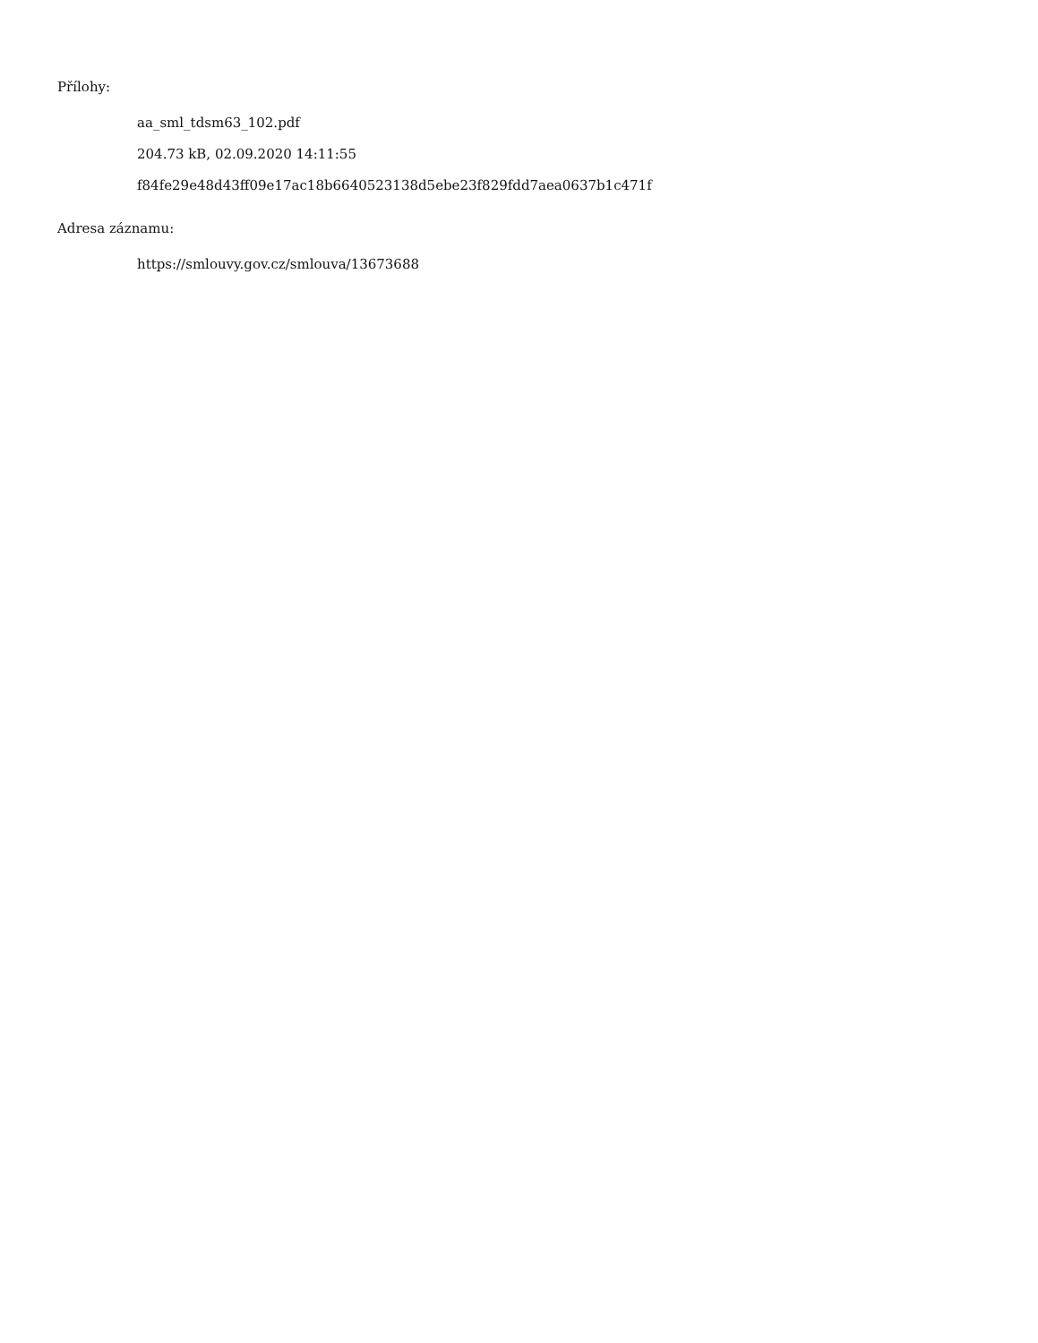Přílohy:
aa_sml_tdsm63_102.pdf
204.73 kB, 02.09.2020 14:11:55
f84fe29e48d43ff09e17ac18b6640523138d5ebe23f829fdd7aea0637b1c471f
Adresa záznamu:
https://smlouvy.gov.cz/smlouva/13673688